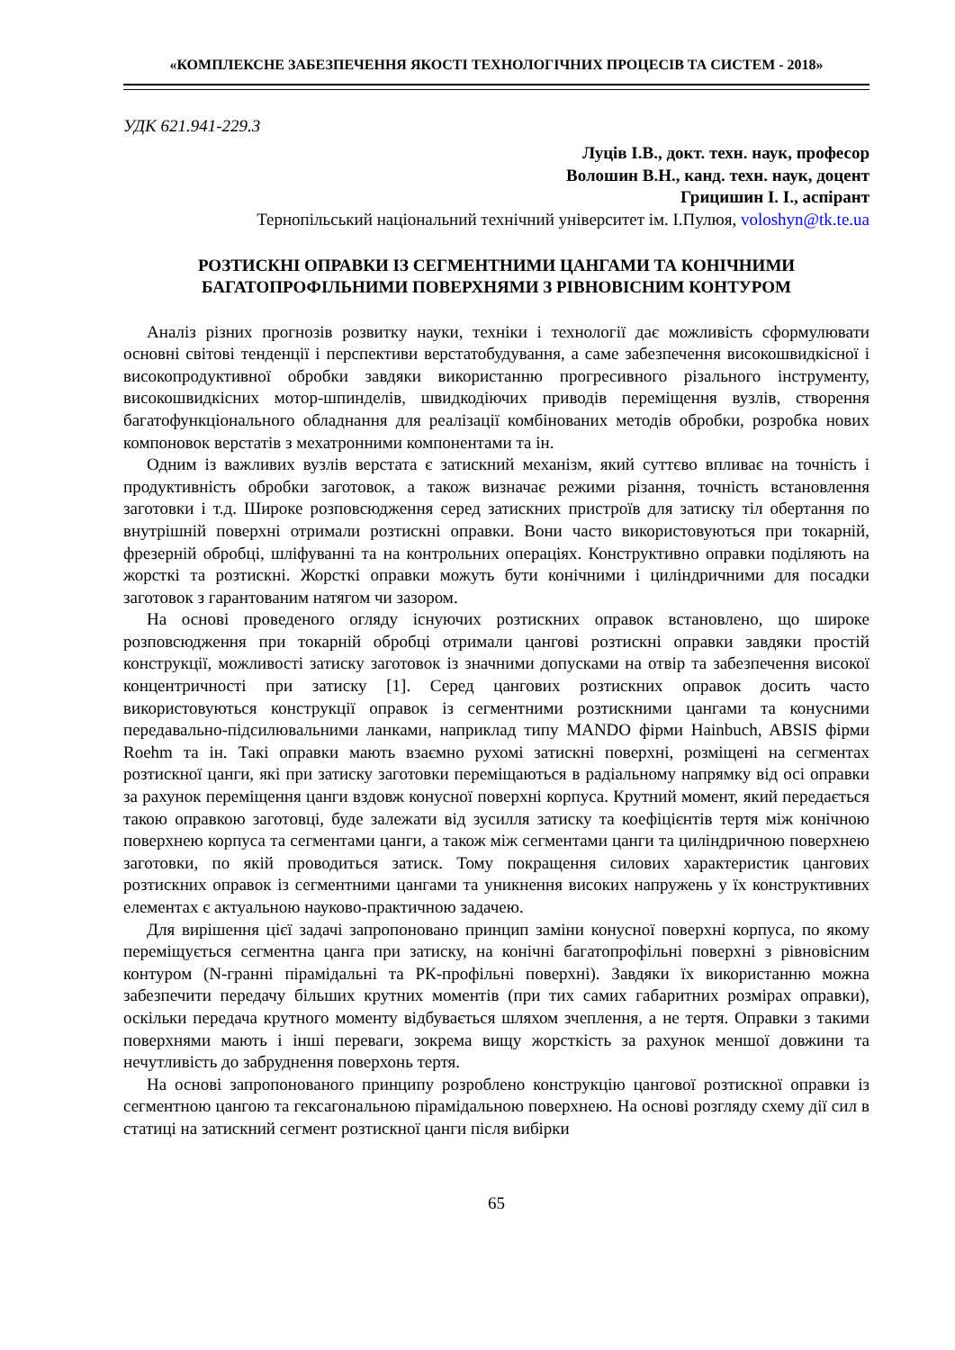«КОМПЛЕКСНЕ ЗАБЕЗПЕЧЕННЯ ЯКОСТІ ТЕХНОЛОГІЧНИХ ПРОЦЕСІВ ТА СИСТЕМ - 2018»
УДК 621.941-229.3
Луців І.В., докт. техн. наук, професор
Волошин В.Н., канд. техн. наук, доцент
Грицишин І. І., аспірант
Тернопільський національний технічний університет ім. І.Пулюя, voloshyn@tk.te.ua
РОЗТИСКНІ ОПРАВКИ ІЗ СЕГМЕНТНИМИ ЦАНГАМИ ТА КОНІЧНИМИ БАГАТОПРОФІЛЬНИМИ ПОВЕРХНЯМИ З РІВНОВІСНИМ КОНТУРОМ
Аналіз різних прогнозів розвитку науки, техніки і технології дає можливість сформулювати основні світові тенденції і перспективи верстатобудування, а саме забезпечення високошвидкісної і високопродуктивної обробки завдяки використанню прогресивного різального інструменту, високошвидкісних мотор-шпинделів, швидкодіючих приводів переміщення вузлів, створення багатофункціонального обладнання для реалізації комбінованих методів обробки, розробка нових компоновок верстатів з мехатронними компонентами та ін.
Одним із важливих вузлів верстата є затискний механізм, який суттєво впливає на точність і продуктивність обробки заготовок, а також визначає режими різання, точність встановлення заготовки і т.д. Широке розповсюдження серед затискних пристроїв для затиску тіл обертання по внутрішній поверхні отримали розтискні оправки. Вони часто використовуються при токарній, фрезерній обробці, шліфуванні та на контрольних операціях. Конструктивно оправки поділяють на жорсткі та розтискні. Жорсткі оправки можуть бути конічними і циліндричними для посадки заготовок з гарантованим натягом чи зазором.
На основі проведеного огляду існуючих розтискних оправок встановлено, що широке розповсюдження при токарній обробці отримали цангові розтискні оправки завдяки простій конструкції, можливості затиску заготовок із значними допусками на отвір та забезпечення високої концентричності при затиску [1]. Серед цангових розтискних оправок досить часто використовуються конструкції оправок із сегментними розтискними цангами та конусними передавально-підсилювальними ланками, наприклад типу MANDO фірми Hainbuch, ABSIS фірми Roehm та ін. Такі оправки мають взаємно рухомі затискні поверхні, розміщені на сегментах розтискної цанги, які при затиску заготовки переміщаються в радіальному напрямку від осі оправки за рахунок переміщення цанги вздовж конусної поверхні корпуса. Крутний момент, який передається такою оправкою заготовці, буде залежати від зусилля затиску та коефіцієнтів тертя між конічною поверхнею корпуса та сегментами цанги, а також між сегментами цанги та циліндричною поверхнею заготовки, по якій проводиться затиск. Тому покращення силових характеристик цангових розтискних оправок із сегментними цангами та уникнення високих напружень у їх конструктивних елементах є актуальною науково-практичною задачею.
Для вирішення цієї задачі запропоновано принцип заміни конусної поверхні корпуса, по якому переміщується сегментна цанга при затиску, на конічні багатопрофільні поверхні з рівновісним контуром (N-гранні пірамідальні та РК-профільні поверхні). Завдяки їх використанню можна забезпечити передачу більших крутних моментів (при тих самих габаритних розмірах оправки), оскільки передача крутного моменту відбувається шляхом зчеплення, а не тертя. Оправки з такими поверхнями мають і інші переваги, зокрема вищу жорсткість за рахунок меншої довжини та нечутливість до забруднення поверхонь тертя.
На основі запропонованого принципу розроблено конструкцію цангової розтискної оправки із сегментною цангою та гексагональною пірамідальною поверхнею. На основі розгляду схему дії сил в статиці на затискний сегмент розтискної цанги після вибірки
65